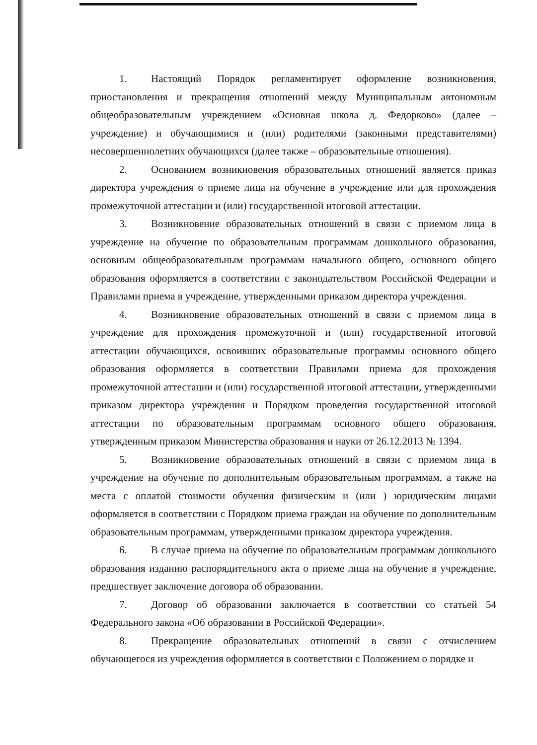1. Настоящий Порядок регламентирует оформление возникновения, приостановления и прекращения отношений между Муниципальным автономным общеобразовательным учреждением «Основная школа д. Федорково» (далее – учреждение) и обучающимися и (или) родителями (законными представителями) несовершеннолетних обучающихся (далее также – образовательные отношения).
2. Основанием возникновения образовательных отношений является приказ директора учреждения о приеме лица на обучение в учреждение или для прохождения промежуточной аттестации и (или) государственной итоговой аттестации.
3. Возникновение образовательных отношений в связи с приемом лица в учреждение на обучение по образовательным программам дошкольного образования, основным общеобразовательным программам начального общего, основного общего образования оформляется в соответствии с законодательством Российской Федерации и Правилами приема в учреждение, утвержденными приказом директора учреждения.
4. Возникновение образовательных отношений в связи с приемом лица в учреждение для прохождения промежуточной и (или) государственной итоговой аттестации обучающихся, освоивших образовательные программы основного общего образования оформляется в соответствии Правилами приема для прохождения промежуточной аттестации и (или) государственной итоговой аттестации, утвержденными приказом директора учреждения и Порядком проведения государственной итоговой аттестации по образовательным программам основного общего образования, утвержденным приказом Министерства образования и науки от 26.12.2013 № 1394.
5. Возникновение образовательных отношений в связи с приемом лица в учреждение на обучение по дополнительным образовательным программам, а также на места с оплатой стоимости обучения физическим и (или ) юридическим лицами оформляется в соответствии с Порядком приема граждан на обучение по дополнительным образовательным программам, утвержденными приказом директора учреждения.
6. В случае приема на обучение по образовательным программам дошкольного образования изданию распорядительного акта о приеме лица на обучение в учреждение, предшествует заключение договора об образовании.
7. Договор об образовании заключается в соответствии со статьей 54 Федерального закона «Об образовании в Российской Федерации».
8. Прекращение образовательных отношений в связи с отчислением обучающегося из учреждения оформляется в соответствии с Положением о порядке и